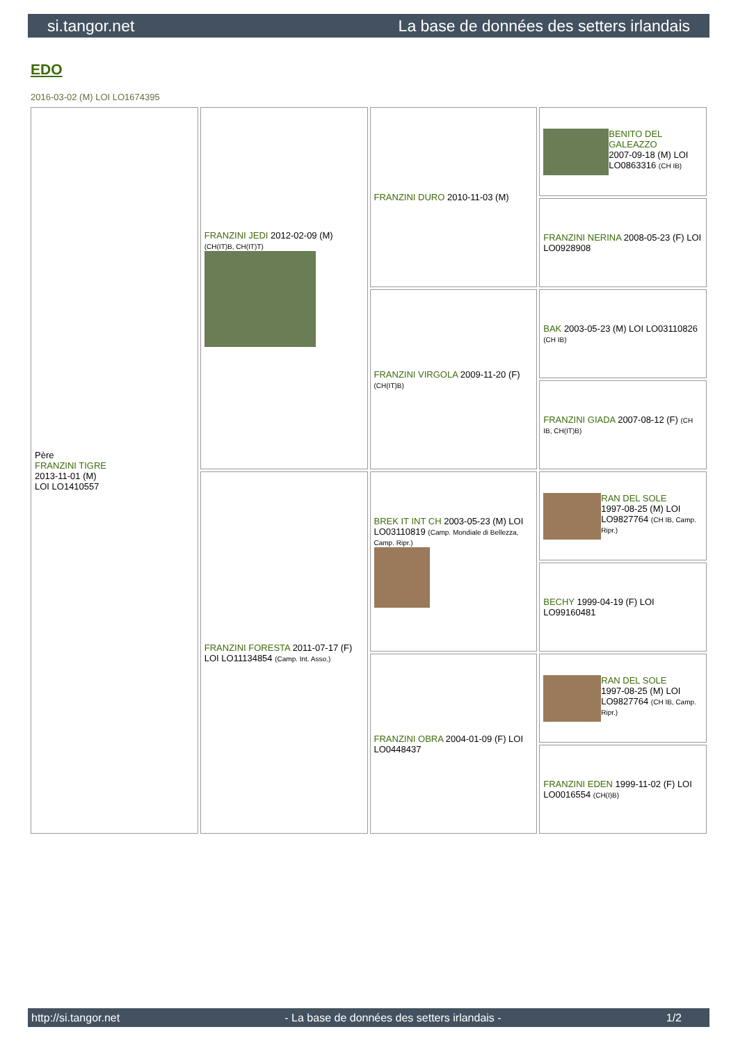si.tangor.net La base de données des setters irlandais
EDO
2016-03-02 (M) LOI LO1674395
| Père FRANZINI TIGRE 2013-11-01 (M) LOI LO1410557 | FRANZINI JEDI 2012-02-09 (M) (CH(IT)B, CH(IT)T) | FRANZINI DURO 2010-11-03 (M) | BENITO DEL GALEAZZO 2007-09-18 (M) LOI LO0863316 (CH IB) |
| | | | FRANZINI NERINA 2008-05-23 (F) LOI LO0928908 |
| | | FRANZINI VIRGOLA 2009-11-20 (F) (CH(IT)B) | BAK 2003-05-23 (M) LOI LO03110826 (CH IB) |
| | | | FRANZINI GIADA 2007-08-12 (F) (CH IB, CH(IT)B) |
| | FRANZINI FORESTA 2011-07-17 (F) LOI LO11134854 (Camp. Int. Asso.) | BREK IT INT CH 2003-05-23 (M) LOI LO03110819 (Camp. Mondiale di Bellezza, Camp. Ripr.) | RAN DEL SOLE 1997-08-25 (M) LOI LO9827764 (CH IB, Camp. Ripr.) |
| | | | BECHY 1999-04-19 (F) LOI LO99160481 |
| | | FRANZINI OBRA 2004-01-09 (F) LOI LO0448437 | RAN DEL SOLE 1997-08-25 (M) LOI LO9827764 (CH IB, Camp. Ripr.) |
| | | | FRANZINI EDEN 1999-11-02 (F) LOI LO0016554 (CH(I)B) |
http://si.tangor.net - La base de données des setters irlandais - 1/2